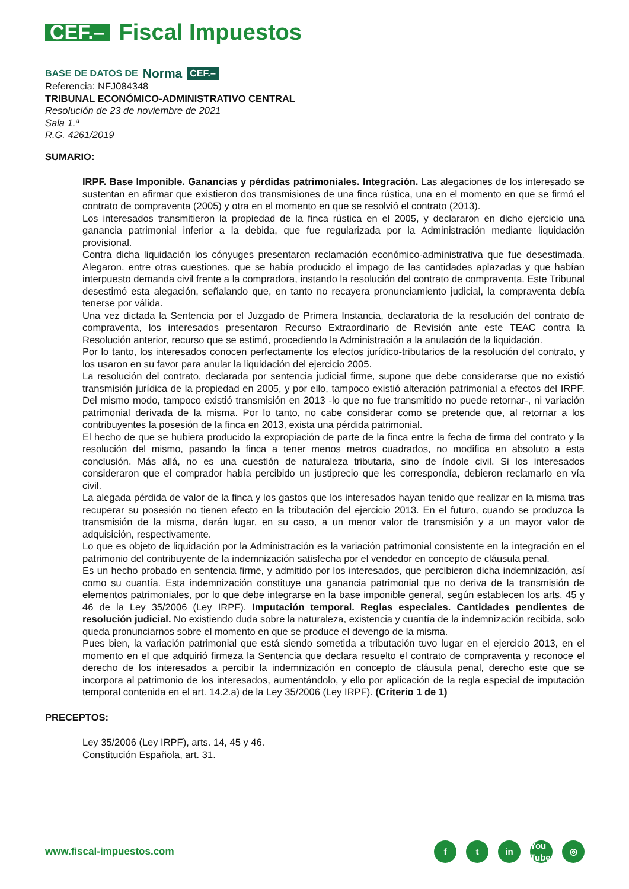CEF.– Fiscal Impuestos
BASE DE DATOS DE Norma CEF.–
Referencia: NFJ084348
TRIBUNAL ECONÓMICO-ADMINISTRATIVO CENTRAL
Resolución de 23 de noviembre de 2021
Sala 1.ª
R.G. 4261/2019
SUMARIO:
IRPF. Base Imponible. Ganancias y pérdidas patrimoniales. Integración. Las alegaciones de los interesado se sustentan en afirmar que existieron dos transmisiones de una finca rústica, una en el momento en que se firmó el contrato de compraventa (2005) y otra en el momento en que se resolvió el contrato (2013).
Los interesados transmitieron la propiedad de la finca rústica en el 2005, y declararon en dicho ejercicio una ganancia patrimonial inferior a la debida, que fue regularizada por la Administración mediante liquidación provisional.
Contra dicha liquidación los cónyuges presentaron reclamación económico-administrativa que fue desestimada. Alegaron, entre otras cuestiones, que se había producido el impago de las cantidades aplazadas y que habían interpuesto demanda civil frente a la compradora, instando la resolución del contrato de compraventa. Este Tribunal desestimó esta alegación, señalando que, en tanto no recayera pronunciamiento judicial, la compraventa debía tenerse por válida.
Una vez dictada la Sentencia por el Juzgado de Primera Instancia, declaratoria de la resolución del contrato de compraventa, los interesados presentaron Recurso Extraordinario de Revisión ante este TEAC contra la Resolución anterior, recurso que se estimó, procediendo la Administración a la anulación de la liquidación.
Por lo tanto, los interesados conocen perfectamente los efectos jurídico-tributarios de la resolución del contrato, y los usaron en su favor para anular la liquidación del ejercicio 2005.
La resolución del contrato, declarada por sentencia judicial firme, supone que debe considerarse que no existió transmisión jurídica de la propiedad en 2005, y por ello, tampoco existió alteración patrimonial a efectos del IRPF. Del mismo modo, tampoco existió transmisión en 2013 -lo que no fue transmitido no puede retornar-, ni variación patrimonial derivada de la misma. Por lo tanto, no cabe considerar como se pretende que, al retornar a los contribuyentes la posesión de la finca en 2013, exista una pérdida patrimonial.
El hecho de que se hubiera producido la expropiación de parte de la finca entre la fecha de firma del contrato y la resolución del mismo, pasando la finca a tener menos metros cuadrados, no modifica en absoluto a esta conclusión. Más allá, no es una cuestión de naturaleza tributaria, sino de índole civil. Si los interesados consideraron que el comprador había percibido un justiprecio que les correspondía, debieron reclamarlo en vía civil.
La alegada pérdida de valor de la finca y los gastos que los interesados hayan tenido que realizar en la misma tras recuperar su posesión no tienen efecto en la tributación del ejercicio 2013. En el futuro, cuando se produzca la transmisión de la misma, darán lugar, en su caso, a un menor valor de transmisión y a un mayor valor de adquisición, respectivamente.
Lo que es objeto de liquidación por la Administración es la variación patrimonial consistente en la integración en el patrimonio del contribuyente de la indemnización satisfecha por el vendedor en concepto de cláusula penal.
Es un hecho probado en sentencia firme, y admitido por los interesados, que percibieron dicha indemnización, así como su cuantía. Esta indemnización constituye una ganancia patrimonial que no deriva de la transmisión de elementos patrimoniales, por lo que debe integrarse en la base imponible general, según establecen los arts. 45 y 46 de la Ley 35/2006 (Ley IRPF). Imputación temporal. Reglas especiales. Cantidades pendientes de resolución judicial. No existiendo duda sobre la naturaleza, existencia y cuantía de la indemnización recibida, solo queda pronunciarnos sobre el momento en que se produce el devengo de la misma.
Pues bien, la variación patrimonial que está siendo sometida a tributación tuvo lugar en el ejercicio 2013, en el momento en el que adquirió firmeza la Sentencia que declara resuelto el contrato de compraventa y reconoce el derecho de los interesados a percibir la indemnización en concepto de cláusula penal, derecho este que se incorpora al patrimonio de los interesados, aumentándolo, y ello por aplicación de la regla especial de imputación temporal contenida en el art. 14.2.a) de la Ley 35/2006 (Ley IRPF). (Criterio 1 de 1)
PRECEPTOS:
Ley 35/2006 (Ley IRPF), arts. 14, 45 y 46.
Constitución Española, art. 31.
www.fiscal-impuestos.com
ft in You Tube ◎